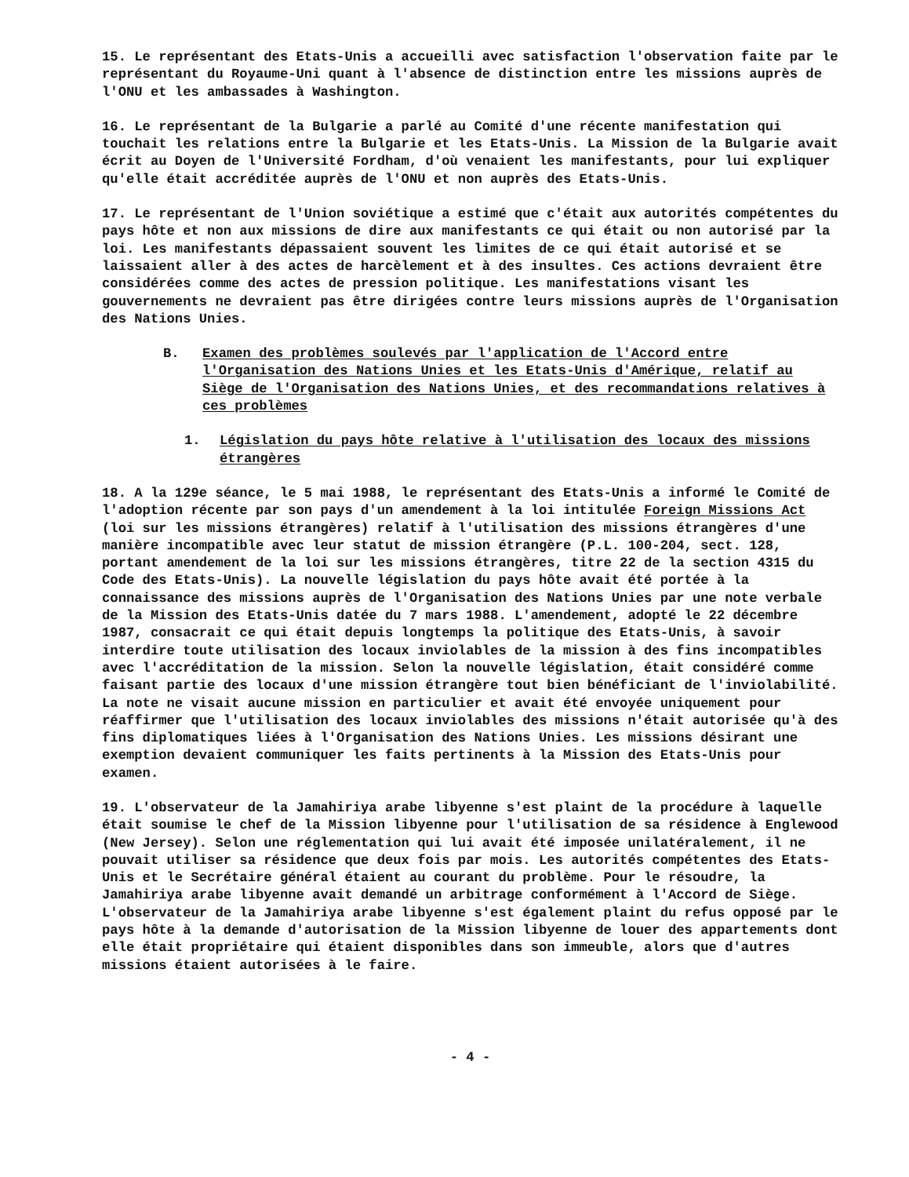15. Le représentant des Etats-Unis a accueilli avec satisfaction l'observation faite par le représentant du Royaume-Uni quant à l'absence de distinction entre les missions auprès de l'ONU et les ambassades à Washington.
16. Le représentant de la Bulgarie a parlé au Comité d'une récente manifestation qui touchait les relations entre la Bulgarie et les Etats-Unis. La Mission de la Bulgarie avait écrit au Doyen de l'Université Fordham, d'où venaient les manifestants, pour lui expliquer qu'elle était accréditée auprès de l'ONU et non auprès des Etats-Unis.
17. Le représentant de l'Union soviétique a estimé que c'était aux autorités compétentes du pays hôte et non aux missions de dire aux manifestants ce qui était ou non autorisé par la loi. Les manifestants dépassaient souvent les limites de ce qui était autorisé et se laissaient aller à des actes de harcèlement et à des insultes. Ces actions devraient être considérées comme des actes de pression politique. Les manifestations visant les gouvernements ne devraient pas être dirigées contre leurs missions auprès de l'Organisation des Nations Unies.
B. Examen des problèmes soulevés par l'application de l'Accord entre l'Organisation des Nations Unies et les Etats-Unis d'Amérique, relatif au Siège de l'Organisation des Nations Unies, et des recommandations relatives à ces problèmes
1. Législation du pays hôte relative à l'utilisation des locaux des missions étrangères
18. A la 129e séance, le 5 mai 1988, le représentant des Etats-Unis a informé le Comité de l'adoption récente par son pays d'un amendement à la loi intitulée Foreign Missions Act (loi sur les missions étrangères) relatif à l'utilisation des missions étrangères d'une manière incompatible avec leur statut de mission étrangère (P.L. 100-204, sect. 128, portant amendement de la loi sur les missions étrangères, titre 22 de la section 4315 du Code des Etats-Unis). La nouvelle législation du pays hôte avait été portée à la connaissance des missions auprès de l'Organisation des Nations Unies par une note verbale de la Mission des Etats-Unis datée du 7 mars 1988. L'amendement, adopté le 22 décembre 1987, consacrait ce qui était depuis longtemps la politique des Etats-Unis, à savoir interdire toute utilisation des locaux inviolables de la mission à des fins incompatibles avec l'accréditation de la mission. Selon la nouvelle législation, était considéré comme faisant partie des locaux d'une mission étrangère tout bien bénéficiant de l'inviolabilité. La note ne visait aucune mission en particulier et avait été envoyée uniquement pour réaffirmer que l'utilisation des locaux inviolables des missions n'était autorisée qu'à des fins diplomatiques liées à l'Organisation des Nations Unies. Les missions désirant une exemption devaient communiquer les faits pertinents à la Mission des Etats-Unis pour examen.
19. L'observateur de la Jamahiriya arabe libyenne s'est plaint de la procédure à laquelle était soumise le chef de la Mission libyenne pour l'utilisation de sa résidence à Englewood (New Jersey). Selon une réglementation qui lui avait été imposée unilatéralement, il ne pouvait utiliser sa résidence que deux fois par mois. Les autorités compétentes des Etats-Unis et le Secrétaire général étaient au courant du problème. Pour le résoudre, la Jamahiriya arabe libyenne avait demandé un arbitrage conformément à l'Accord de Siège. L'observateur de la Jamahiriya arabe libyenne s'est également plaint du refus opposé par le pays hôte à la demande d'autorisation de la Mission libyenne de louer des appartements dont elle était propriétaire qui étaient disponibles dans son immeuble, alors que d'autres missions étaient autorisées à le faire.
- 4 -